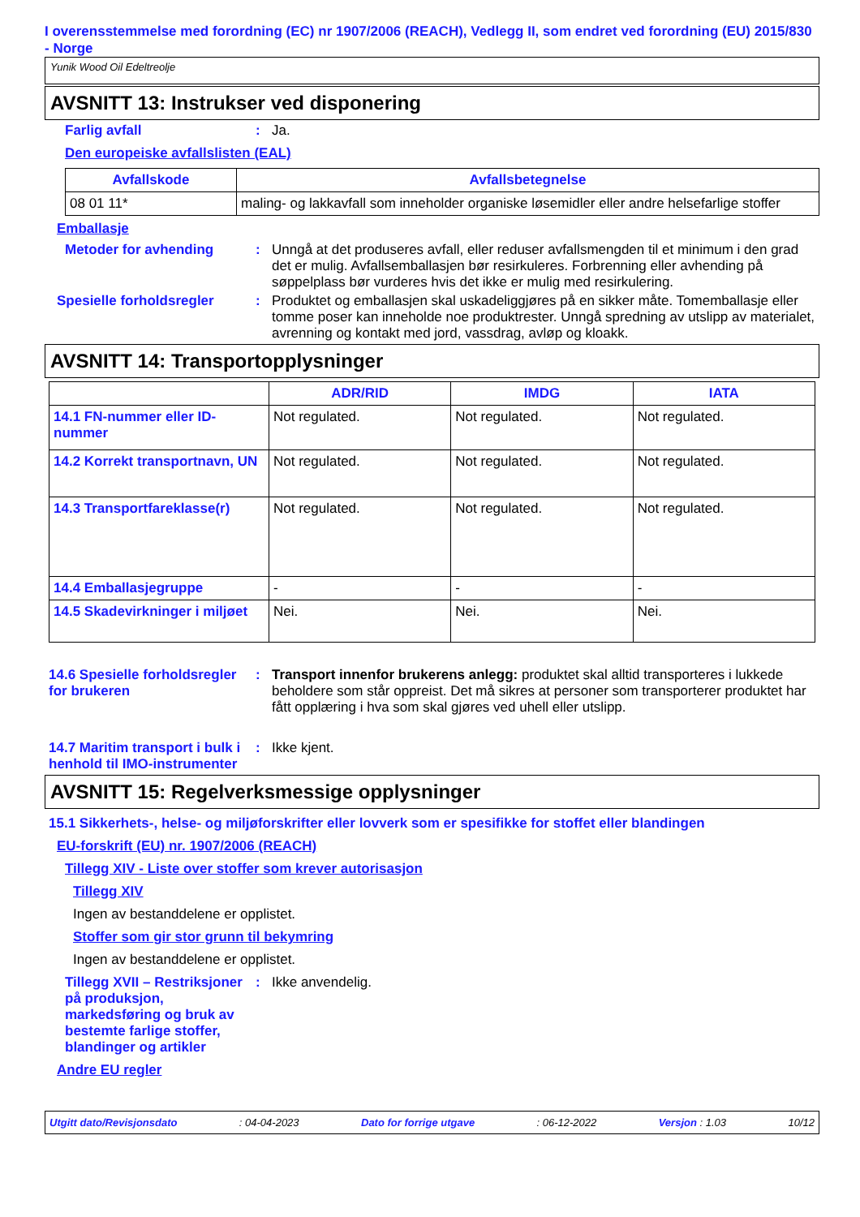I overensstemmelse med forordning (EC) nr 1907/2006 (REACH), Vedlegg II, som endret ved forordning (EU) 2015/830 - Norge
Yunik Wood Oil Edeltreolje
AVSNITT 13: Instrukser ved disponering
Farlig avfall :
Ja.
Den europeiske avfallslisten (EAL)
| Avfallskode | Avfallsbetegnelse |
| --- | --- |
| 08 01 11* | maling- og lakkavfall som inneholder organiske løsemidler eller andre helsefarlige stoffer |
Emballasje
Metoder for avhending :
Unngå at det produseres avfall, eller reduser avfallsmengden til et minimum i den grad det er mulig. Avfallsemballasjen bør resirkuleres. Forbrenning eller avhending på søppelplass bør vurderes hvis det ikke er mulig med resirkulering.
Spesielle forholdsregler :
Produktet og emballasjen skal uskadeliggjøres på en sikker måte. Tomemballasje eller tomme poser kan inneholde noe produktrester. Unngå spredning av utslipp av materialet, avrenning og kontakt med jord, vassdrag, avløp og kloakk.
AVSNITT 14: Transportopplysninger
| | ADR/RID | IMDG | IATA |
| --- | --- | --- | --- |
| 14.1 FN-nummer eller ID-nummer | Not regulated. | Not regulated. | Not regulated. |
| 14.2 Korrekt transportnavn, UN | Not regulated. | Not regulated. | Not regulated. |
| 14.3 Transportfareklasse(r) | Not regulated. | Not regulated. | Not regulated. |
| 14.4 Emballasjegruppe | - | - | - |
| 14.5 Skadevirkninger i miljøet | Nei. | Nei. | Nei. |
14.6 Spesielle forholdsregler for brukeren
:
Transport innenfor brukerens anlegg: produktet skal alltid transporteres i lukkede beholdere som står oppreist. Det må sikres at personer som transporterer produktet har fått opplæring i hva som skal gjøres ved uhell eller utslipp.
14.7 Maritim transport i bulk i henhold til IMO-instrumenter
:
Ikke kjent.
AVSNITT 15: Regelverksmessige opplysninger
15.1 Sikkerhets-, helse- og miljøforskrifter eller lovverk som er spesifikke for stoffet eller blandingen
EU-forskrift (EU) nr. 1907/2006 (REACH)
Tillegg XIV - Liste over stoffer som krever autorisasjon
Tillegg XIV
Ingen av bestanddelene er opplistet.
Stoffer som gir stor grunn til bekymring
Ingen av bestanddelene er opplistet.
Tillegg XVII – Restriksjoner på produksjon, markedsføring og bruk av bestemte farlige stoffer, blandinger og artikler
:
Ikke anvendelig.
Andre EU regler
Utgitt dato/Revisjonsdato : 04-04-2023 Dato for forrige utgave : 06-12-2022 Versjon : 1.03 10/12